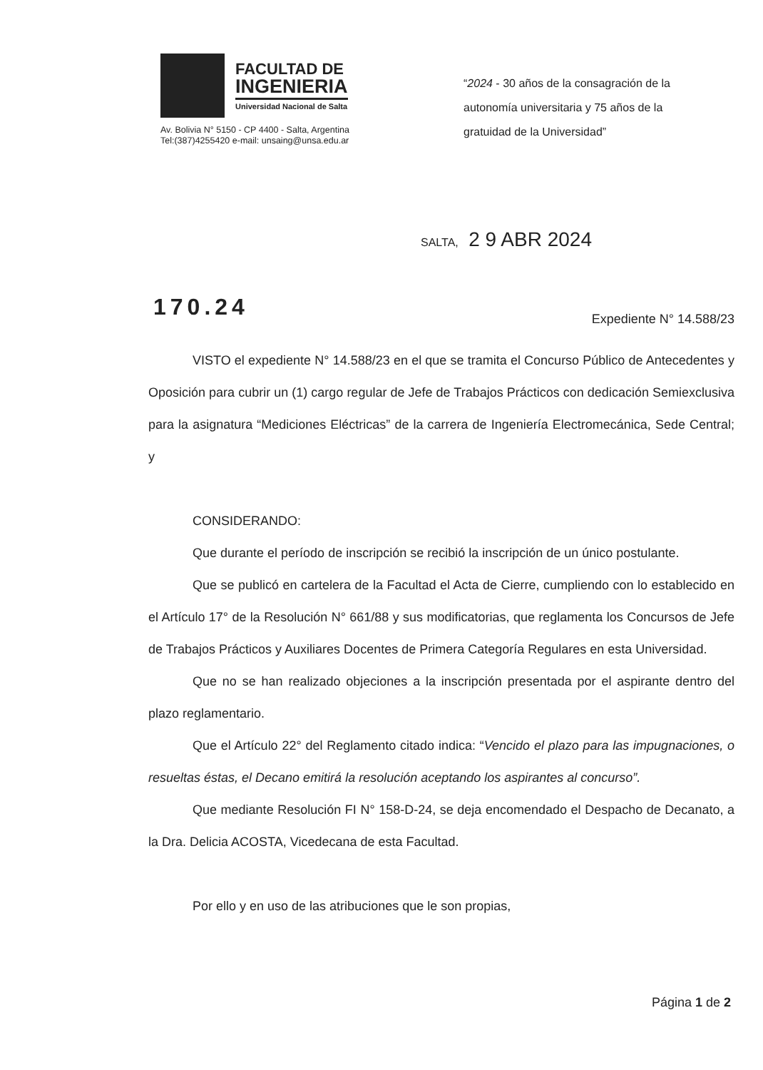FACULTAD DE
INGENIERIA
Universidad Nacional de Salta
Av. Bolivia N° 5150 - CP 4400 - Salta, Argentina
Tel:(387)4255420 e-mail: unsaing@unsa.edu.ar
“2024 - 30 años de la consagración de la
autonomía universitaria y 75 años de la
gratuidad de la Universidad”
SALTA, 2 9 ABR 2024
170.24
Expediente N° 14.588/23
VISTO el expediente N° 14.588/23 en el que se tramita el Concurso Público de Antecedentes y Oposición para cubrir un (1) cargo regular de Jefe de Trabajos Prácticos con dedicación Semiexclusiva para la asignatura “Mediciones Eléctricas” de la carrera de Ingeniería Electromecánica, Sede Central; y
CONSIDERANDO:
Que durante el período de inscripción se recibió la inscripción de un único postulante.
Que se publicó en cartelera de la Facultad el Acta de Cierre, cumpliendo con lo establecido en el Artículo 17° de la Resolución N° 661/88 y sus modificatorias, que reglamenta los Concursos de Jefe de Trabajos Prácticos y Auxiliares Docentes de Primera Categoría Regulares en esta Universidad.
Que no se han realizado objeciones a la inscripción presentada por el aspirante dentro del plazo reglamentario.
Que el Artículo 22° del Reglamento citado indica: “Vencido el plazo para las impugnaciones, o resueltas éstas, el Decano emitirá la resolución aceptando los aspirantes al concurso”.
Que mediante Resolución FI N° 158-D-24, se deja encomendado el Despacho de Decanato, a la Dra. Delicia ACOSTA, Vicedecana de esta Facultad.
Por ello y en uso de las atribuciones que le son propias,
Página 1 de 2